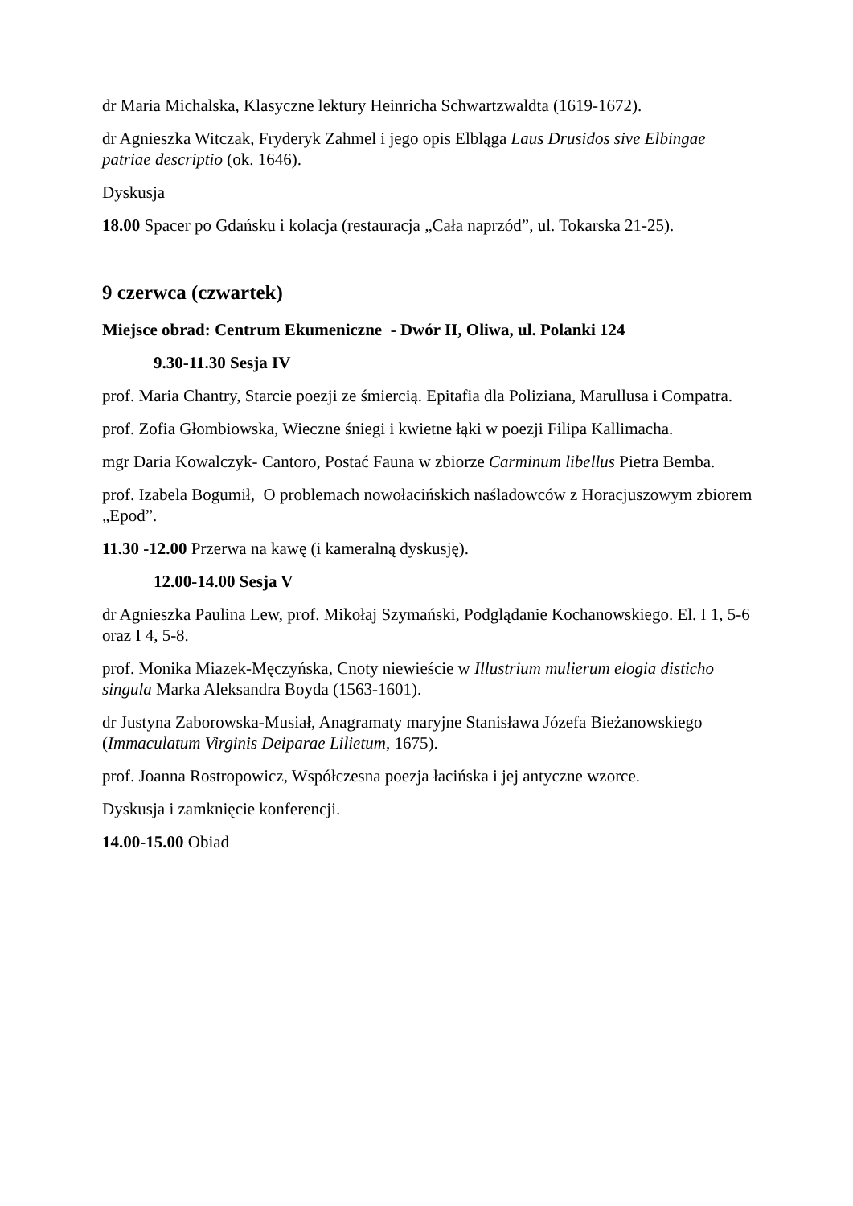dr Maria Michalska, Klasyczne lektury Heinricha Schwartzwaldta (1619-1672).
dr Agnieszka Witczak, Fryderyk Zahmel i jego opis Elbląga Laus Drusidos sive Elbingae patriae descriptio (ok. 1646).
Dyskusja
18.00 Spacer po Gdańsku i kolacja (restauracja „Cała naprzód”, ul. Tokarska 21-25).
9 czerwca (czwartek)
Miejsce obrad: Centrum Ekumeniczne - Dwór II, Oliwa, ul. Polanki 124
9.30-11.30 Sesja IV
prof. Maria Chantry, Starcie poezji ze śmiercią. Epitafia dla Poliziana, Marullusa i Compatra.
prof. Zofia Głombiowska, Wieczne śniegi i kwietne łąki w poezji Filipa Kallimacha.
mgr Daria Kowalczyk- Cantoro, Postać Fauna w zbiorze Carminum libellus Pietra Bemba.
prof. Izabela Bogumił, O problemach nowołacińskich naśladowców z Horacjuszowym zbiorem „Epod”.
11.30 -12.00 Przerwa na kawę (i kameralną dyskusję).
12.00-14.00 Sesja V
dr Agnieszka Paulina Lew, prof. Mikołaj Szymański, Podglądanie Kochanowskiego. El. I 1, 5-6 oraz I 4, 5-8.
prof. Monika Miazek-Męczyńska, Cnoty niewieście w Illustrium mulierum elogia disticho singula Marka Aleksandra Boyda (1563-1601).
dr Justyna Zaborowska-Musiał, Anagramaty maryjne Stanisława Józefa Bieżanowskiego (Immaculatum Virginis Deiparae Lilietum, 1675).
prof. Joanna Rostropowicz, Współczesna poezja łacińska i jej antyczne wzorce.
Dyskusja i zamknięcie konferencji.
14.00-15.00 Obiad